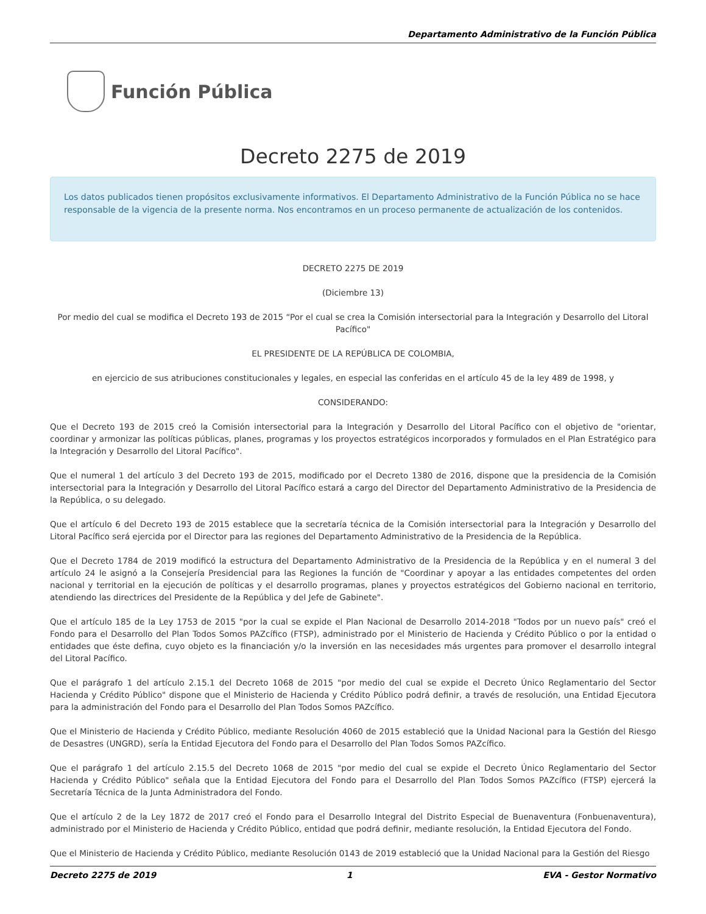Departamento Administrativo de la Función Pública
Función Pública
Decreto 2275 de 2019
Los datos publicados tienen propósitos exclusivamente informativos. El Departamento Administrativo de la Función Pública no se hace responsable de la vigencia de la presente norma. Nos encontramos en un proceso permanente de actualización de los contenidos.
DECRETO 2275 DE 2019
(Diciembre 13)
Por medio del cual se modifica el Decreto 193 de 2015 “Por el cual se crea la Comisión intersectorial para la Integración y Desarrollo del Litoral Pacífico"
EL PRESIDENTE DE LA REPÚBLICA DE COLOMBIA,
en ejercicio de sus atribuciones constitucionales y legales, en especial las conferidas en el artículo 45 de la ley 489 de 1998, y
CONSIDERANDO:
Que el Decreto 193 de 2015 creó la Comisión intersectorial para la Integración y Desarrollo del Litoral Pacífico con el objetivo de "orientar, coordinar y armonizar las políticas públicas, planes, programas y los proyectos estratégicos incorporados y formulados en el Plan Estratégico para la Integración y Desarrollo del Litoral Pacífico".
Que el numeral 1 del artículo 3 del Decreto 193 de 2015, modificado por el Decreto 1380 de 2016, dispone que la presidencia de la Comisión intersectorial para la Integración y Desarrollo del Litoral Pacífico estará a cargo del Director del Departamento Administrativo de la Presidencia de la República, o su delegado.
Que el artículo 6 del Decreto 193 de 2015 establece que la secretaría técnica de la Comisión intersectorial para la Integración y Desarrollo del Litoral Pacífico será ejercida por el Director para las regiones del Departamento Administrativo de la Presidencia de la República.
Que el Decreto 1784 de 2019 modificó la estructura del Departamento Administrativo de la Presidencia de la República y en el numeral 3 del artículo 24 le asignó a la Consejería Presidencial para las Regiones la función de "Coordinar y apoyar a las entidades competentes del orden nacional y territorial en la ejecución de políticas y el desarrollo programas, planes y proyectos estratégicos del Gobierno nacional en territorio, atendiendo las directrices del Presidente de la República y del Jefe de Gabinete".
Que el artículo 185 de la Ley 1753 de 2015 "por la cual se expide el Plan Nacional de Desarrollo 2014-2018 "Todos por un nuevo país" creó el Fondo para el Desarrollo del Plan Todos Somos PAZcífico (FTSP), administrado por el Ministerio de Hacienda y Crédito Público o por la entidad o entidades que éste defina, cuyo objeto es la financiación y/o la inversión en las necesidades más urgentes para promover el desarrollo integral del Litoral Pacífico.
Que el parágrafo 1 del artículo 2.15.1 del Decreto 1068 de 2015 "por medio del cual se expide el Decreto Único Reglamentario del Sector Hacienda y Crédito Público" dispone que el Ministerio de Hacienda y Crédito Público podrá definir, a través de resolución, una Entidad Ejecutora para la administración del Fondo para el Desarrollo del Plan Todos Somos PAZcífico.
Que el Ministerio de Hacienda y Crédito Público, mediante Resolución 4060 de 2015 estableció que la Unidad Nacional para la Gestión del Riesgo de Desastres (UNGRD), sería la Entidad Ejecutora del Fondo para el Desarrollo del Plan Todos Somos PAZcífico.
Que el parágrafo 1 del artículo 2.15.5 del Decreto 1068 de 2015 "por medio del cual se expide el Decreto Único Reglamentario del Sector Hacienda y Crédito Público" señala que la Entidad Ejecutora del Fondo para el Desarrollo del Plan Todos Somos PAZcífico (FTSP) ejercerá la Secretaría Técnica de la Junta Administradora del Fondo.
Que el artículo 2 de la Ley 1872 de 2017 creó el Fondo para el Desarrollo Integral del Distrito Especial de Buenaventura (Fonbuenaventura), administrado por el Ministerio de Hacienda y Crédito Público, entidad que podrá definir, mediante resolución, la Entidad Ejecutora del Fondo.
Que el Ministerio de Hacienda y Crédito Público, mediante Resolución 0143 de 2019 estableció que la Unidad Nacional para la Gestión del Riesgo
Decreto 2275 de 2019 1 EVA - Gestor Normativo